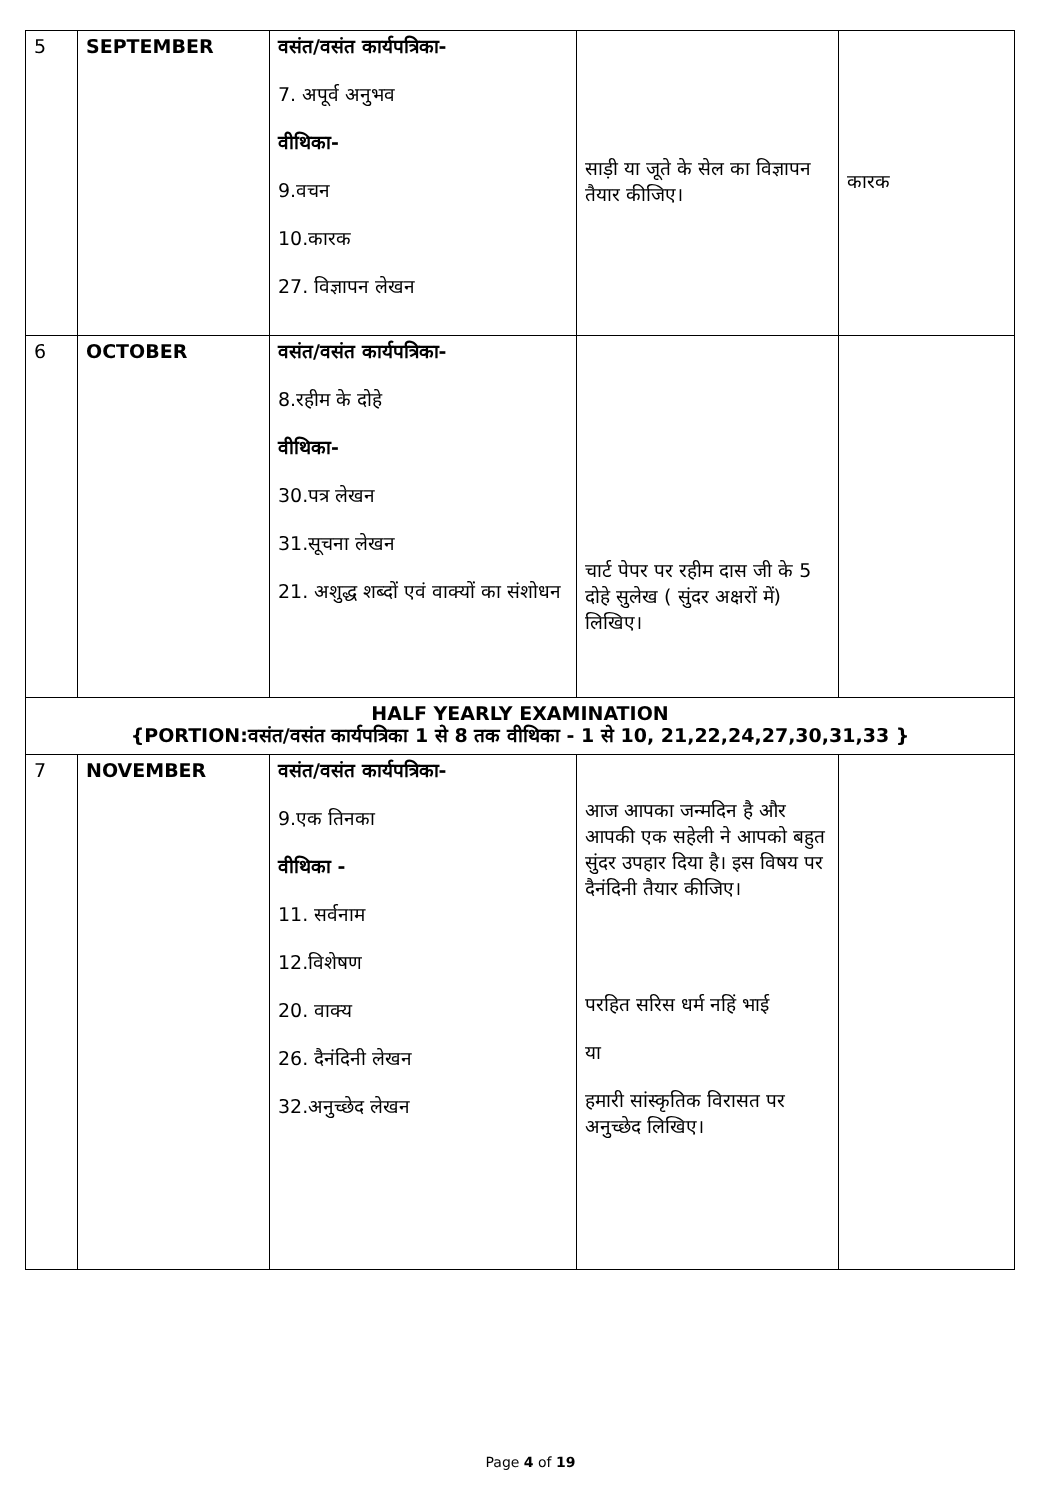| 5 | SEPTEMBER | वसंत/वसंत कार्यपत्रिका- 7. अपूर्व अनुभव वीथिका- 9.वचन 10.कारक 27. विज्ञापन लेखन | साड़ी या जूते के सेल का विज्ञापन तैयार कीजिए। | कारक |
| 6 | OCTOBER | वसंत/वसंत कार्यपत्रिका- 8.रहीम के दोहे वीथिका- 30.पत्र लेखन 31.सूचना लेखन 21. अशुद्ध शब्दों एवं वाक्यों का संशोधन | चार्ट पेपर पर रहीम दास जी के 5 दोहे सुलेख ( सुंदर अक्षरों में) लिखिए। | |
| HALF YEARLY EXAMINATION {PORTION:वसंत/वसंत कार्यपत्रिका 1 से 8 तक वीथिका - 1 से 10, 21,22,24,27,30,31,33 } | | | | |
| 7 | NOVEMBER | वसंत/वसंत कार्यपत्रिका- 9.एक तिनका वीथिका - 11. सर्वनाम 12.विशेषण 20. वाक्य 26. दैनंदिनी लेखन 32.अनुच्छेद लेखन | आज आपका जन्मदिन है और आपकी एक सहेली ने आपको बहुत सुंदर उपहार दिया है। इस विषय पर दैनंदिनी तैयार कीजिए। परहित सरिस धर्म नहिं भाई या हमारी सांस्कृतिक विरासत पर अनुच्छेद लिखिए। | |
Page 4 of 19